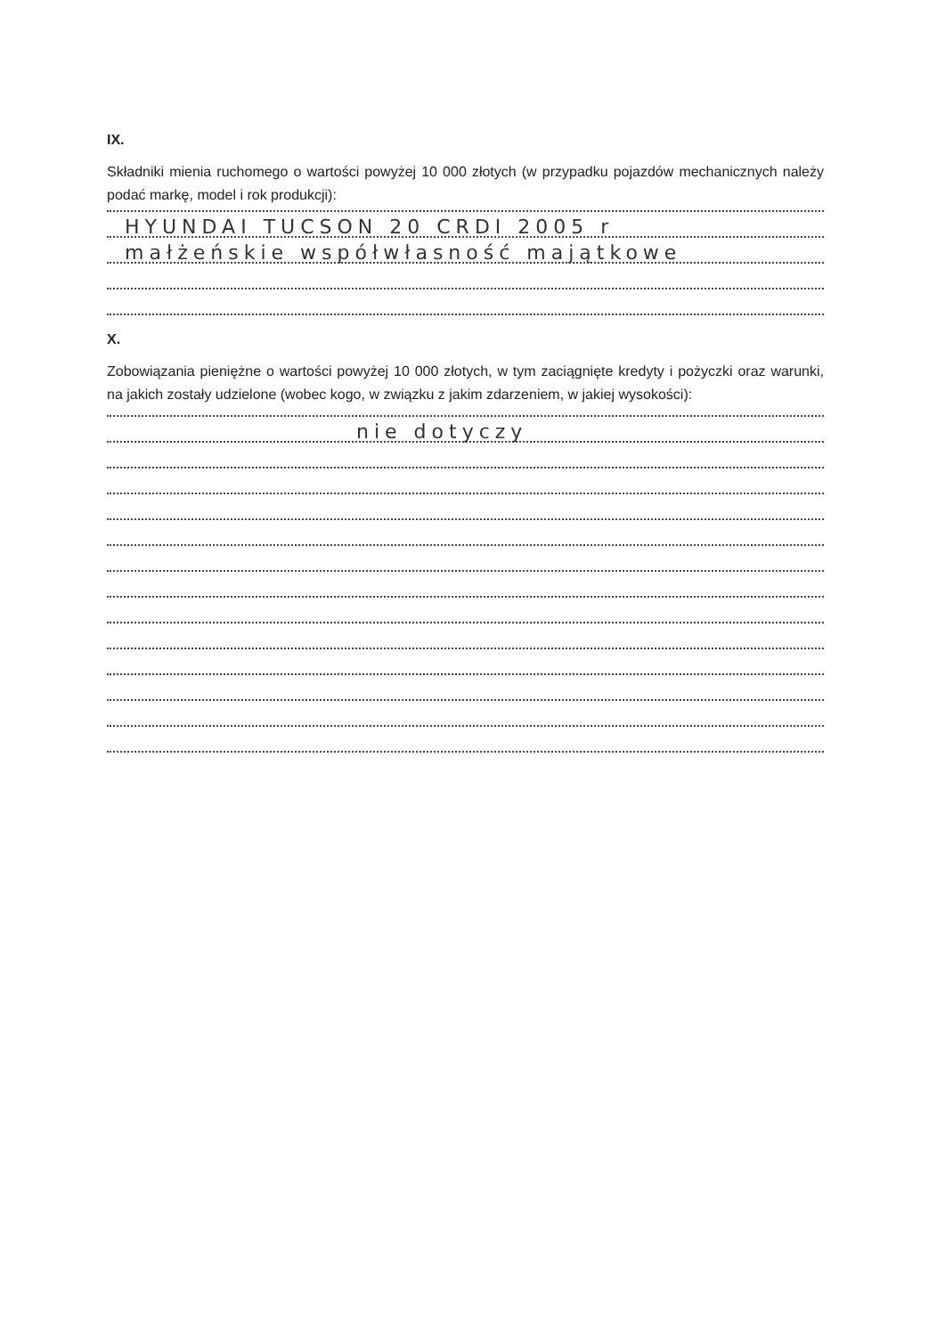IX.
Składniki mienia ruchomego o wartości powyżej 10 000 złotych (w przypadku pojazdów mechanicznych należy podać markę, model i rok produkcji):
HYUNDAI TUCSON 20 CRDI 2005 r
małżeńskie współwłasność majątkowe
X.
Zobowiązania pieniężne o wartości powyżej 10 000 złotych, w tym zaciągnięte kredyty i pożyczki oraz warunki, na jakich zostały udzielone (wobec kogo, w związku z jakim zdarzeniem, w jakiej wysokości):
nie dotyczy